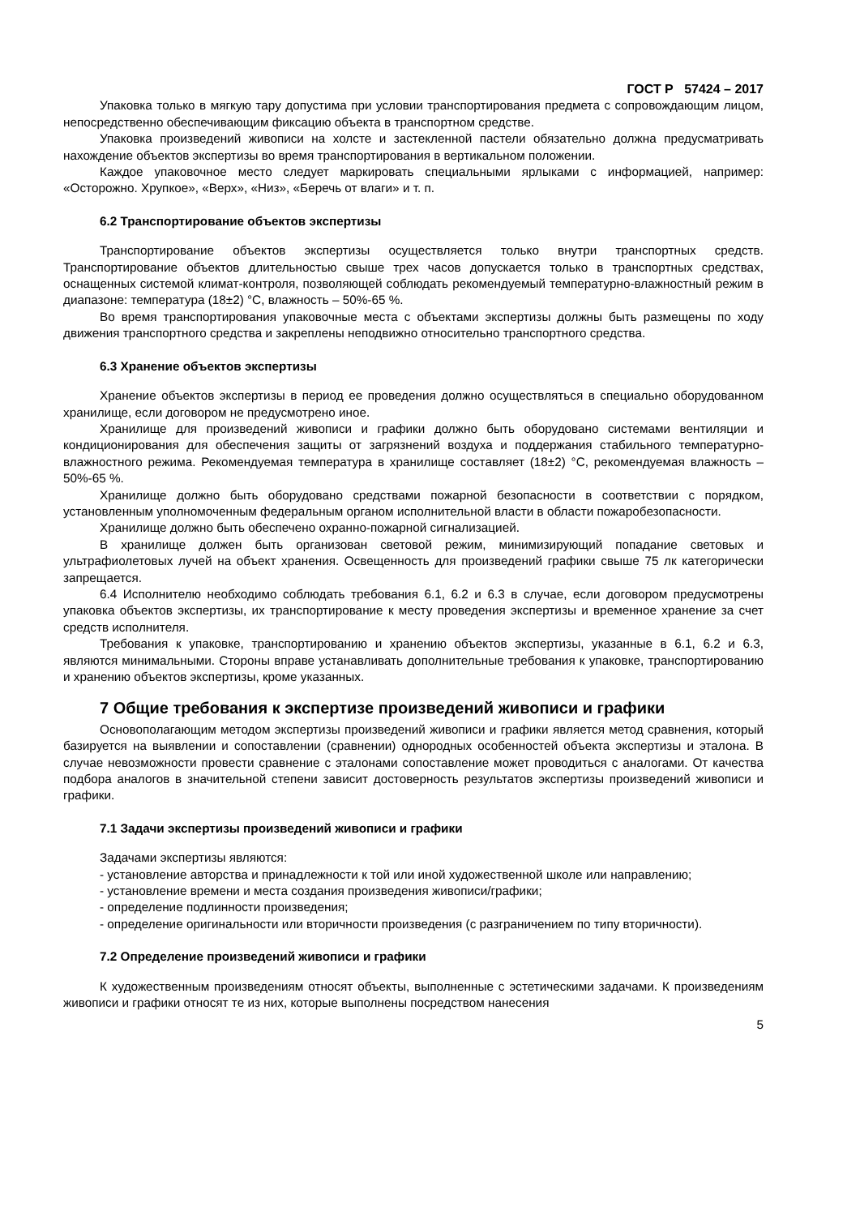ГОСТ Р 57424 – 2017
Упаковка только в мягкую тару допустима при условии транспортирования предмета с сопровождающим лицом, непосредственно обеспечивающим фиксацию объекта в транспортном средстве.
Упаковка произведений живописи на холсте и застекленной пастели обязательно должна предусматривать нахождение объектов экспертизы во время транспортирования в вертикальном положении.
Каждое упаковочное место следует маркировать специальными ярлыками с информацией, например: «Осторожно. Хрупкое», «Верх», «Низ», «Беречь от влаги» и т. п.
6.2 Транспортирование объектов экспертизы
Транспортирование объектов экспертизы осуществляется только внутри транспортных средств. Транспортирование объектов длительностью свыше трех часов допускается только в транспортных средствах, оснащенных системой климат-контроля, позволяющей соблюдать рекомендуемый температурно-влажностный режим в диапазоне: температура (18±2) °С, влажность – 50%-65 %.
Во время транспортирования упаковочные места с объектами экспертизы должны быть размещены по ходу движения транспортного средства и закреплены неподвижно относительно транспортного средства.
6.3 Хранение объектов экспертизы
Хранение объектов экспертизы в период ее проведения должно осуществляться в специально оборудованном хранилище, если договором не предусмотрено иное.
Хранилище для произведений живописи и графики должно быть оборудовано системами вентиляции и кондиционирования для обеспечения защиты от загрязнений воздуха и поддержания стабильного температурно-влажностного режима. Рекомендуемая температура в хранилище составляет (18±2) °С, рекомендуемая влажность – 50%-65 %.
Хранилище должно быть оборудовано средствами пожарной безопасности в соответствии с порядком, установленным уполномоченным федеральным органом исполнительной власти в области пожаробезопасности.
Хранилище должно быть обеспечено охранно-пожарной сигнализацией.
В хранилище должен быть организован световой режим, минимизирующий попадание световых и ультрафиолетовых лучей на объект хранения. Освещенность для произведений графики свыше 75 лк категорически запрещается.
6.4 Исполнителю необходимо соблюдать требования 6.1, 6.2 и 6.3 в случае, если договором предусмотрены упаковка объектов экспертизы, их транспортирование к месту проведения экспертизы и временное хранение за счет средств исполнителя.
Требования к упаковке, транспортированию и хранению объектов экспертизы, указанные в 6.1, 6.2 и 6.3, являются минимальными. Стороны вправе устанавливать дополнительные требования к упаковке, транспортированию и хранению объектов экспертизы, кроме указанных.
7 Общие требования к экспертизе произведений живописи и графики
Основополагающим методом экспертизы произведений живописи и графики является метод сравнения, который базируется на выявлении и сопоставлении (сравнении) однородных особенностей объекта экспертизы и эталона. В случае невозможности провести сравнение с эталонами сопоставление может проводиться с аналогами. От качества подбора аналогов в значительной степени зависит достоверность результатов экспертизы произведений живописи и графики.
7.1 Задачи экспертизы произведений живописи и графики
Задачами экспертизы являются:
- установление авторства и принадлежности к той или иной художественной школе или направлению;
- установление времени и места создания произведения живописи/графики;
- определение подлинности произведения;
- определение оригинальности или вторичности произведения (с разграничением по типу вторичности).
7.2 Определение произведений живописи и графики
К художественным произведениям относят объекты, выполненные с эстетическими задачами. К произведениям живописи и графики относят те из них, которые выполнены посредством нанесения
5